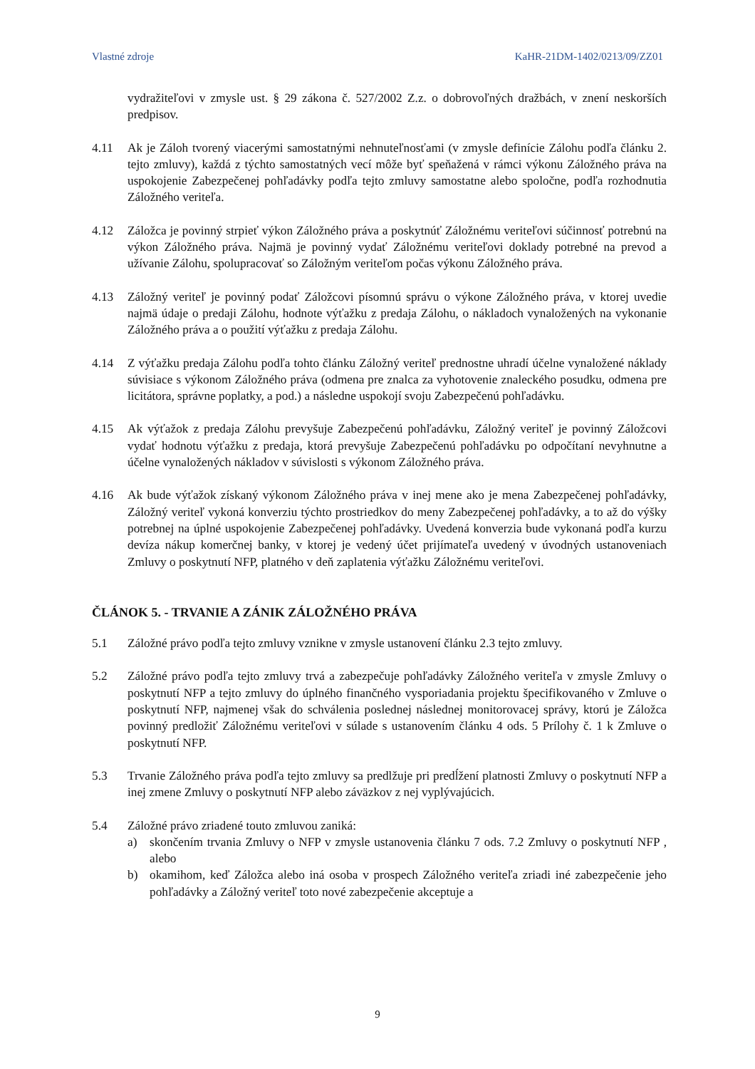Vlastné zdroje KaHR-21DM-1402/0213/09/ZZ01
vydražiteľovi v zmysle ust. § 29 zákona č. 527/2002 Z.z. o dobrovoľných dražbách, v znení neskorších predpisov.
4.11 Ak je Záloh tvorený viacerými samostatnými nehnuteľnosťami (v zmysle definície Zálohu podľa článku 2. tejto zmluvy), každá z týchto samostatných vecí môže byť speňažená v rámci výkonu Záložného práva na uspokojenie Zabezpečenej pohľadávky podľa tejto zmluvy samostatne alebo spoločne, podľa rozhodnutia Záložného veriteľa.
4.12 Záložca je povinný strpieť výkon Záložného práva a poskytnúť Záložnému veriteľovi súčinnosť potrebnú na výkon Záložného práva. Najmä je povinný vydať Záložnému veriteľovi doklady potrebné na prevod a užívanie Zálohu, spolupracovať so Záložným veriteľom počas výkonu Záložného práva.
4.13 Záložný veriteľ je povinný podať Záložcovi písomnú správu o výkone Záložného práva, v ktorej uvedie najmä údaje o predaji Zálohu, hodnote výťažku z predaja Zálohu, o nákladoch vynaložených na vykonanie Záložného práva a o použití výťažku z predaja Zálohu.
4.14 Z výťažku predaja Zálohu podľa tohto článku Záložný veriteľ prednostne uhradí účelne vynaložené náklady súvisiace s výkonom Záložného práva (odmena pre znalca za vyhotovenie znaleckého posudku, odmena pre licitátora, správne poplatky, a pod.) a následne uspokojí svoju Zabezpečenú pohľadávku.
4.15 Ak výťažok z predaja Zálohu prevyšuje Zabezpečenú pohľadávku, Záložný veriteľ je povinný Záložcovi vydať hodnotu výťažku z predaja, ktorá prevyšuje Zabezpečenú pohľadávku po odpočítaní nevyhnutne a účelne vynaložených nákladov v súvislosti s výkonom Záložného práva.
4.16 Ak bude výťažok získaný výkonom Záložného práva v inej mene ako je mena Zabezpečenej pohľadávky, Záložný veriteľ vykoná konverziu týchto prostriedkov do meny Zabezpečenej pohľadávky, a to až do výšky potrebnej na úplné uspokojenie Zabezpečenej pohľadávky. Uvedená konverzia bude vykonaná podľa kurzu devíza nákup komerčnej banky, v ktorej je vedený účet prijímateľa uvedený v úvodných ustanoveniach Zmluvy o poskytnutí NFP, platného v deň zaplatenia výťažku Záložnému veriteľovi.
ČLÁNOK 5. - TRVANIE A ZÁNIK ZÁLOŽNÉHO PRÁVA
5.1 Záložné právo podľa tejto zmluvy vznikne v zmysle ustanovení článku 2.3 tejto zmluvy.
5.2 Záložné právo podľa tejto zmluvy trvá a zabezpečuje pohľadávky Záložného veriteľa v zmysle Zmluvy o poskytnutí NFP a tejto zmluvy do úplného finančného vysporiadania projektu špecifikovaného v Zmluve o poskytnutí NFP, najmenej však do schválenia poslednej následnej monitorovacej správy, ktorú je Záložca povinný predložiť Záložnému veriteľovi v súlade s ustanovením článku 4 ods. 5 Prílohy č. 1 k Zmluve o poskytnutí NFP.
5.3 Trvanie Záložného práva podľa tejto zmluvy sa predlžuje pri predĺžení platnosti Zmluvy o poskytnutí NFP a inej zmene Zmluvy o poskytnutí NFP alebo záväzkov z nej vyplývajúcich.
5.4 Záložné právo zriadené touto zmluvou zaniká:
a) skončením trvania Zmluvy o NFP v zmysle ustanovenia článku 7 ods. 7.2 Zmluvy o poskytnutí NFP , alebo
b) okamihom, keď Záložca alebo iná osoba v prospech Záložného veriteľa zriadi iné zabezpečenie jeho pohľadávky a Záložný veriteľ toto nové zabezpečenie akceptuje a
9